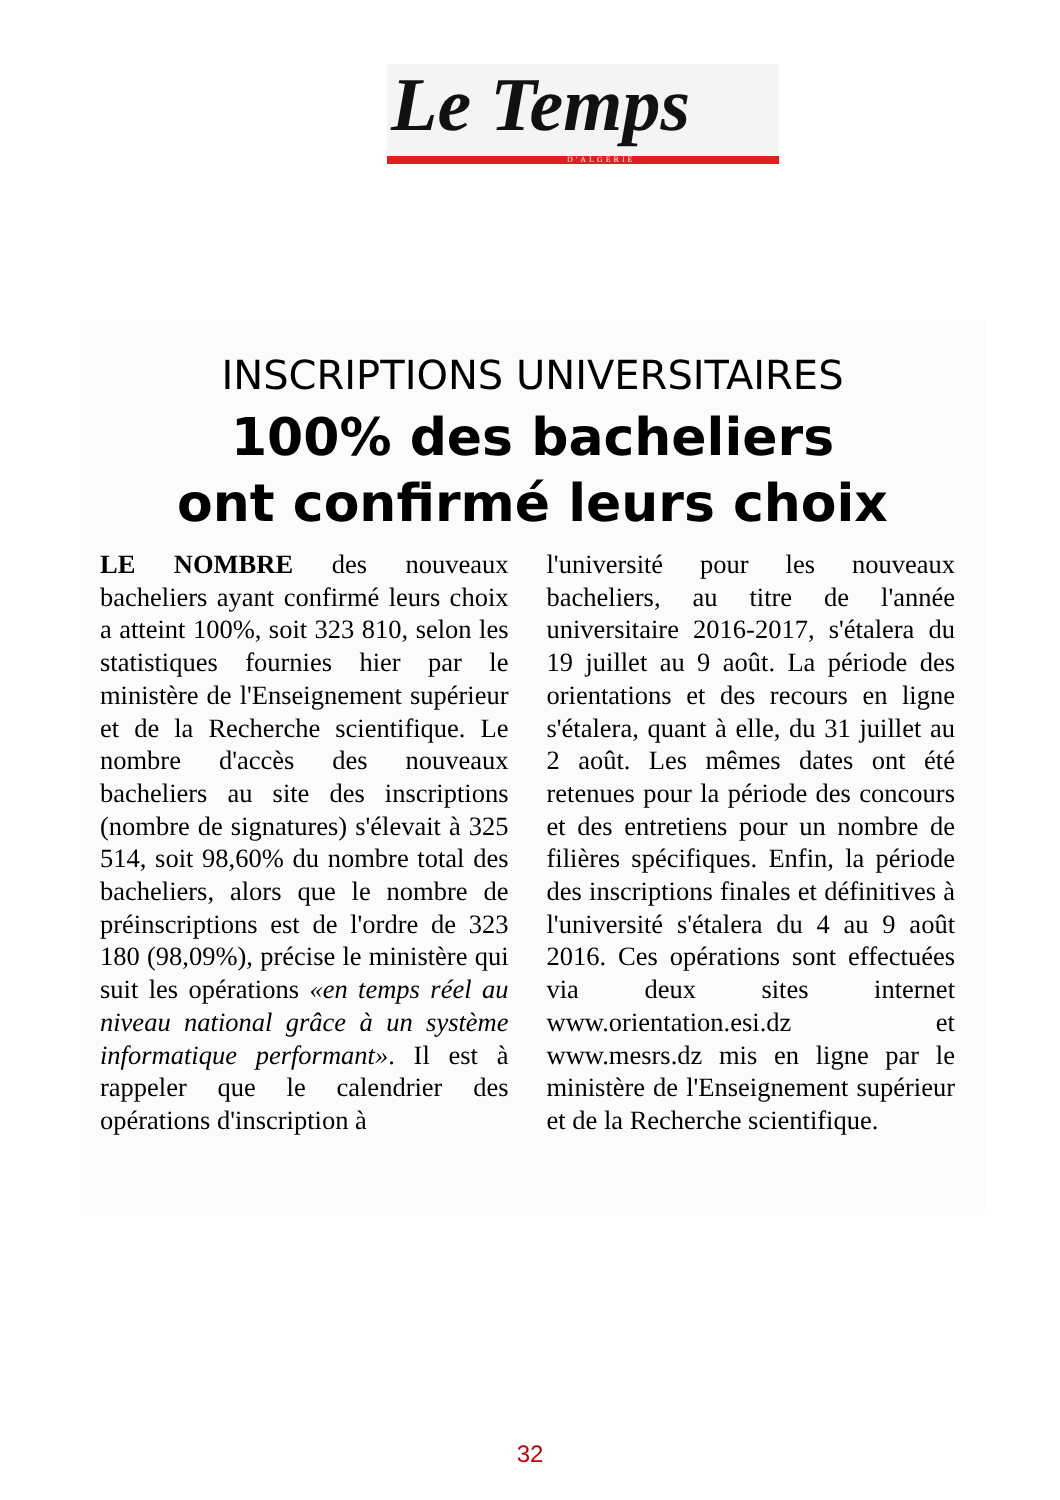Le Temps
D'ALGERIE
INSCRIPTIONS UNIVERSITAIRES
100% des bacheliers
ont confirmé leurs choix
LE NOMBRE des nouveaux bacheliers ayant confirmé leurs choix a atteint 100%, soit 323 810, selon les statistiques fournies hier par le ministère de l'Enseignement supérieur et de la Recherche scientifique. Le nombre d'accès des nouveaux bacheliers au site des inscriptions (nombre de signatures) s'élevait à 325 514, soit 98,60% du nombre total des bacheliers, alors que le nombre de préinscriptions est de l'ordre de 323 180 (98,09%), précise le ministère qui suit les opérations «en temps réel au niveau national grâce à un système informatique performant». Il est à rappeler que le calendrier des opérations d'inscription à
l'université pour les nouveaux bacheliers, au titre de l'année universitaire 2016-2017, s'étalera du 19 juillet au 9 août. La période des orientations et des recours en ligne s'étalera, quant à elle, du 31 juillet au 2 août. Les mêmes dates ont été retenues pour la période des concours et des entretiens pour un nombre de filières spécifiques. Enfin, la période des inscriptions finales et définitives à l'université s'étalera du 4 au 9 août 2016. Ces opérations sont effectuées via deux sites internet www.orientation.esi.dz et www.mesrs.dz mis en ligne par le ministère de l'Enseignement supérieur et de la Recherche scientifique.
32